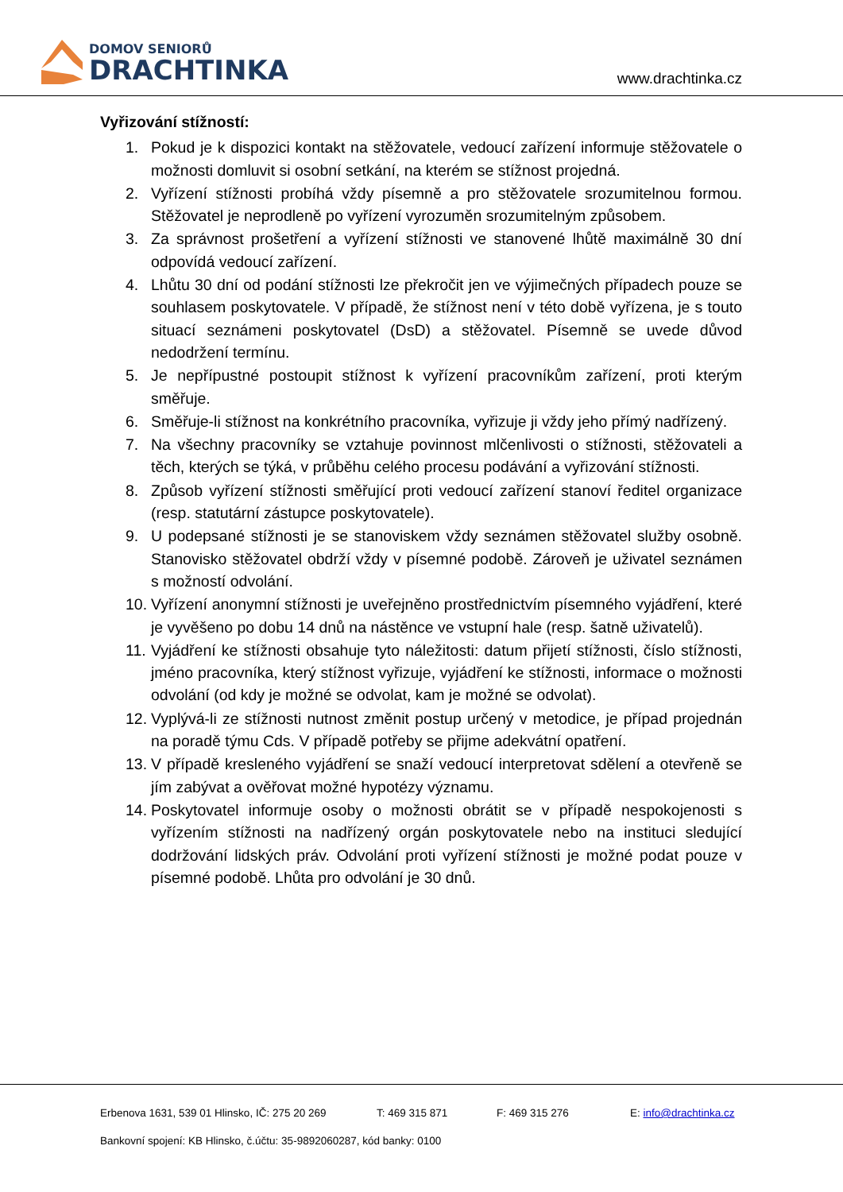DOMOV SENIORŮ
DRACHTINKA
www.drachtinka.cz
Vyřizování stížností:
1. Pokud je k dispozici kontakt na stěžovatele, vedoucí zařízení informuje stěžovatele o možnosti domluvit si osobní setkání, na kterém se stížnost projedná.
2. Vyřízení stížnosti probíhá vždy písemně a pro stěžovatele srozumitelnou formou. Stěžovatel je neprodleně po vyřízení vyrozuměn srozumitelným způsobem.
3. Za správnost prošetření a vyřízení stížnosti ve stanovené lhůtě maximálně 30 dní odpovídá vedoucí zařízení.
4. Lhůtu 30 dní od podání stížnosti lze překročit jen ve výjimečných případech pouze se souhlasem poskytovatele. V případě, že stížnost není v této době vyřízena, je s touto situací seznámeni poskytovatel (DsD) a stěžovatel. Písemně se uvede důvod nedodržení termínu.
5. Je nepřípustné postoupit stížnost k vyřízení pracovníkům zařízení, proti kterým směřuje.
6. Směřuje-li stížnost na konkrétního pracovníka, vyřizuje ji vždy jeho přímý nadřízený.
7. Na všechny pracovníky se vztahuje povinnost mlčenlivosti o stížnosti, stěžovateli a těch, kterých se týká, v průběhu celého procesu podávání a vyřizování stížnosti.
8. Způsob vyřízení stížnosti směřující proti vedoucí zařízení stanoví ředitel organizace (resp. statutární zástupce poskytovatele).
9. U podepsané stížnosti je se stanoviskem vždy seznámen stěžovatel služby osobně. Stanovisko stěžovatel obdrží vždy v písemné podobě. Zároveň je uživatel seznámen s možností odvolání.
10. Vyřízení anonymní stížnosti je uveřejněno prostřednictvím písemného vyjádření, které je vyvěšeno po dobu 14 dnů na nástěnce ve vstupní hale (resp. šatně uživatelů).
11. Vyjádření ke stížnosti obsahuje tyto náležitosti: datum přijetí stížnosti, číslo stížnosti, jméno pracovníka, který stížnost vyřizuje, vyjádření ke stížnosti, informace o možnosti odvolání (od kdy je možné se odvolat, kam je možné se odvolat).
12. Vyplývá-li ze stížnosti nutnost změnit postup určený v metodice, je případ projednán na poradě týmu Cds. V případě potřeby se přijme adekvátní opatření.
13. V případě kresleného vyjádření se snaží vedoucí interpretovat sdělení a otevřeně se jím zabývat a ověřovat možné hypotézy významu.
14. Poskytovatel informuje osoby o možnosti obrátit se v případě nespokojenosti s vyřízením stížnosti na nadřízený orgán poskytovatele nebo na instituci sledující dodržování lidských práv. Odvolání proti vyřízení stížnosti je možné podat pouze v písemné podobě. Lhůta pro odvolání je 30 dnů.
Erbenova 1631, 539 01 Hlinsko, IČ: 275 20 269 T: 469 315 871 F: 469 315 276 E: info@drachtinka.cz
Bankovní spojení: KB Hlinsko, č.účtu: 35-9892060287, kód banky: 0100